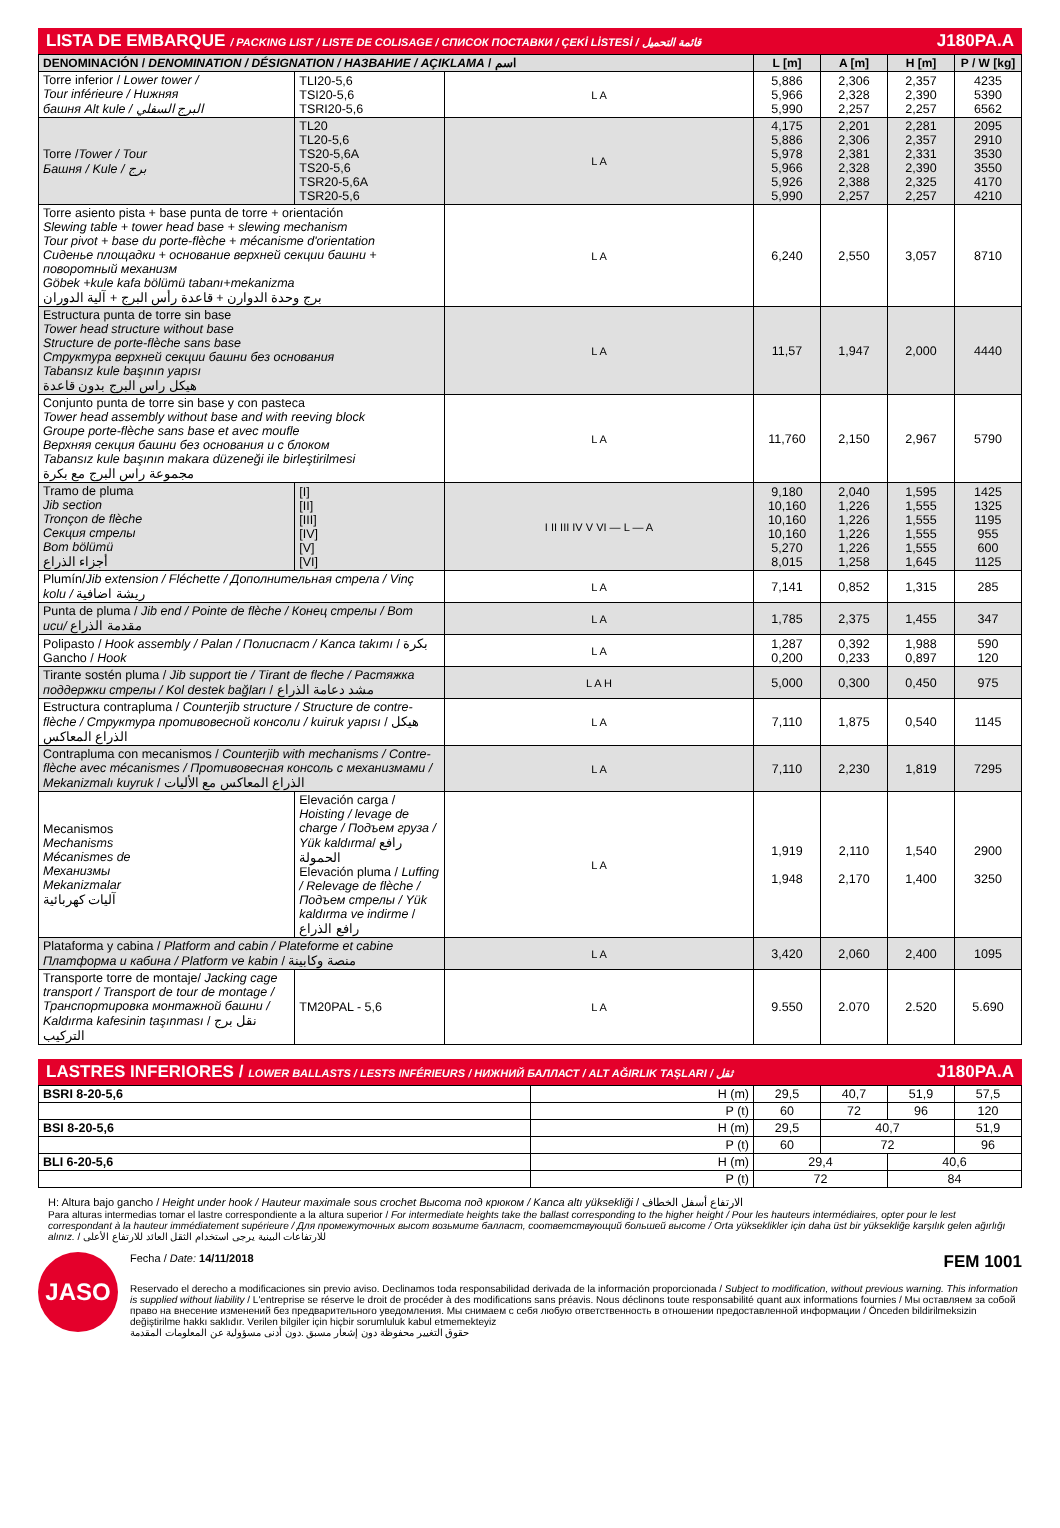LISTA DE EMBARQUE / PACKING LIST / LISTE DE COLISAGE / СПИСОК ПОСТАВКИ / ÇEKİ LİSTESİ / قائمة التحميل J180PA.A
| DENOMINACIÓN / DENOMINATION / DÉSIGNATION / НАЗВАНИЕ / AÇIKLAMA / اسم | | | L [m] | A [m] | H [m] | P / W [kg] |
| --- | --- | --- | --- | --- | --- | --- |
| Torre inferior / Lower tower / Tour inférieure / Нижняя башня Alt kule / البرج السفلي | TLI20-5,6 TSI20-5,6 TSRI20-5,6 | L A | 5,886 5,966 5,990 | 2,306 2,328 2,257 | 2,357 2,390 2,257 | 4235 5390 6562 |
| Torre / Tower / Tour Башня / Kule / برج | TL20 TL20-5,6 TS20-5,6A TS20-5,6 TSR20-5,6A TSR20-5,6 | L A | 4,175 5,886 5,978 5,966 5,926 5,990 | 2,201 2,306 2,381 2,328 2,388 2,257 | 2,281 2,357 2,331 2,390 2,325 2,257 | 2095 2910 3530 3550 4170 4210 |
| Torre asiento pista + base punta de torre + orientación Slewing table + tower head base + slewing mechanism Tour pivot + base du porte-flèche + mécanisme d'orientation Сиденье площадки + основание верхней секции башни + поворотный механизм Göbek +kule kafa bölümü tabanı+mekanizma برج وحدة الدوارن + قاعدة رأس البرج + آلية الدوران | | L A | 6,240 | 2,550 | 3,057 | 8710 |
| Estructura punta de torre sin base Tower head structure without base Structure de porte-flèche sans base Структура верхней секции башни без основания Tabansız kule başının yapısı هيكل راس البرج بدون قاعدة | | L A | 11,57 | 1,947 | 2,000 | 4440 |
| Conjunto punta de torre sin base y con pasteca Tower head assembly without base and with reeving block Groupe porte-flèche sans base et avec moufle Верхняя секция башни без основания и с блоком Tabansız kule başının makara düzeneği ile birleştirilmesi مجموعة راس البرج مع بكرة | | L A | 11,760 | 2,150 | 2,967 | 5790 |
| Tramo de pluma Jib section Tronçon de flèche Секция стрелы Bom bölümü أجزاء الذراع | [I] [II] [III] [IV] [V] [VI] | I II III IV V VI — L — A | 9,180 10,160 10,160 10,160 5,270 8,015 | 2,040 1,226 1,226 1,226 1,226 1,258 | 1,595 1,555 1,555 1,555 1,555 1,645 | 1425 1325 1195 955 600 1125 |
| Plumín/ Jib extension / Fléchette / Дополнительная стрела / Vinç kolu / ريشة اضافية | | L A | 7,141 | 0,852 | 1,315 | 285 |
| Punta de pluma / Jib end / Pointe de flèche / Конец стрелы / Bom ucu/ مقدمة الذراع | | L A | 1,785 | 2,375 | 1,455 | 347 |
| Polipasto / Hook assembly / Palan / Полиспаст / Kanca takımı / بكرة Gancho / Hook | | L A | 1,287 0,200 | 0,392 0,233 | 1,988 0,897 | 590 120 |
| Tirante sostén pluma / Jib support tie / Tirant de fleche / Растяжка поддержки стрелы / Kol destek bağları / مشد دعامة الذراع | | L A H | 5,000 | 0,300 | 0,450 | 975 |
| Estructura contrapluma / Counterjib structure / Structure de contre-flèche / Структура противовесной консоли / kuiruk yapısı / هيكل الذراع المعاكس | | L A | 7,110 | 1,875 | 0,540 | 1145 |
| Contrapluma con mecanismos / Counterjib with mechanisms / Contre-flèche avec mécanismes / Противовесная консоль с механизмами / Mekanizmalı kuyruk / الذراع المعاكس مع الأليات | | L A | 7,110 | 2,230 | 1,819 | 7295 |
| Mecanismos Mechanisms Mécanismes de Механизмы Mekanizmalar آليات كهربائية | Elevación carga / Hoisting / levage de charge / Подъем груза / Yük kaldırma / رافع الحمولة Elevación pluma / Luffing / Relevage de flèche / Подъем стрелы / Yük kaldırma ve indirme / رافع الذراع | L A | 1,919 1,948 | 2,110 2,170 | 1,540 1,400 | 2900 3250 |
| Plataforma y cabina / Platform and cabin / Plateforme et cabine Платформа и кабина / Platform ve kabin / منصة وكابينة | | L A | 3,420 | 2,060 | 2,400 | 1095 |
| Transporte torre de montaje/ Jacking cage transport / Transport de tour de montage / Транспортировка монтажной башни / Kaldırma kafesinin taşınması / نقل برج التركيب | TM20PAL - 5,6 | L A | 9.550 | 2.070 | 2.520 | 5.690 |
LASTRES INFERIORES / LOWER BALLASTS / LESTS INFÉRIEURS / НИЖНИЙ БАЛЛАСТ / ALT AĞIRLIK TAŞLARI / ثقل J180PA.A
| BSRI 8-20-5,6 | H (m) | 29,5 | 40,7 | 51,9 | 57,5 |
| | P (t) | 60 | 72 | 96 | 120 |
| BSI 8-20-5,6 | H (m) | 29,5 | 40,7 | | 51,9 |
| | P (t) | 60 | 72 | | 96 |
| BLI 6-20-5,6 | H (m) | 29,4 | | 40,6 | |
| | P (t) | 72 | | 84 | |
H: Altura bajo gancho / Height under hook / Hauteur maximale sous crochet Высота под крюком / Kanca altı yüksekliği / الارتفاع أسفل الخطاف
Para alturas intermedias tomar el lastre correspondiente a la altura superior / For intermediate heights take the ballast corresponding to the higher height / Pour les hauteurs intermédiaires, opter pour le lest correspondant à la hauteur immédiatement supérieure / Для промежуточных высот возьмите балласт, соответствующий большей высоте / Orta yükseklikler için daha üst bir yüksekliğe karşılık gelen ağırlığı alınız. / للارتفاعات البينية يرجى استخدام الثقل العائد للارتفاع الأعلى
JASO
Fecha / Date: 14/11/2018 FEM 1001
Reservado el derecho a modificaciones sin previo aviso. Declinamos toda responsabilidad derivada de la información proporcionada / Subject to modification, without previous warning. This information is supplied without liability / L'entreprise se réserve le droit de procéder à des modifications sans préavis. Nous déclinons toute responsabilité quant aux informations fournies / Мы оставляем за собой право на внесение изменений без предварительного уведомления. Мы снимаем с себя любую ответственность в отношении предоставленной информации / Önceden bildirilmeksizin değiştirilme hakkı saklıdır. Verilen bilgiler için hiçbir sorumluluk kabul etmemekteyiz
حقوق التغيير محفوظة دون إشعار مسبق .دون أدنى مسؤولية عن المعلومات المقدمة